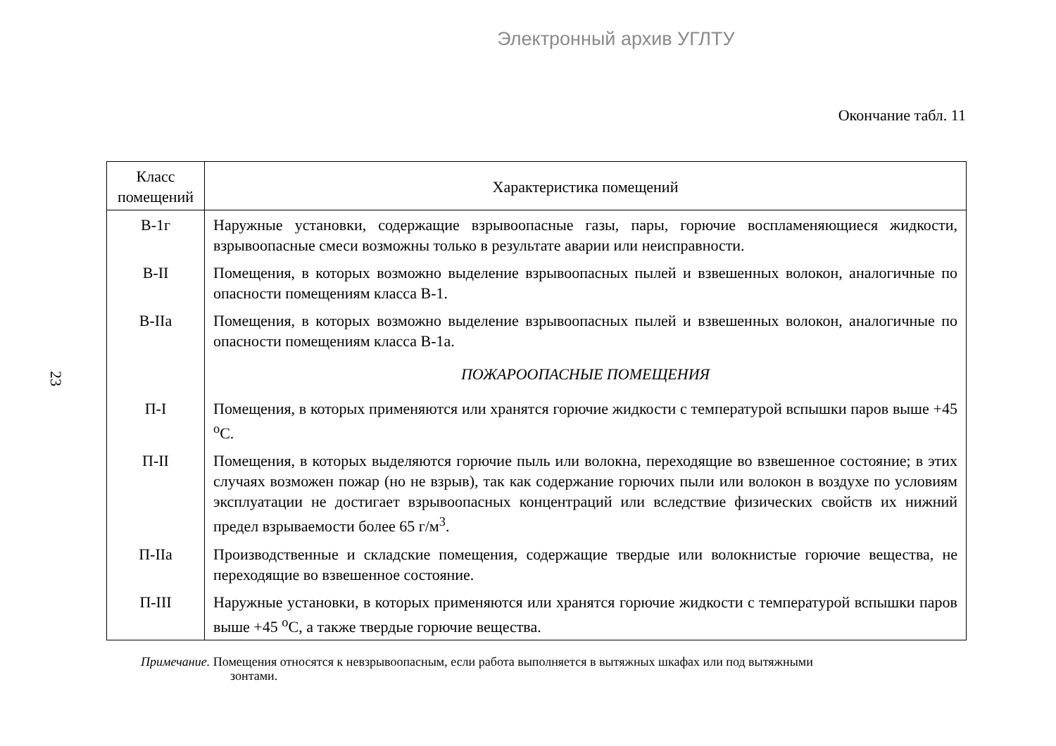Электронный архив УГЛТУ
23
Окончание табл. 11
| Класс помещений | Характеристика помещений |
| --- | --- |
| В-1г | Наружные установки, содержащие взрывоопасные газы, пары, горючие воспламеняющиеся жидкости, взрывоопасные смеси возможны только в результате аварии или неисправности. |
| В-II | Помещения, в которых возможно выделение взрывоопасных пылей и взвешенных волокон, аналогичные по опасности помещениям класса В-1. |
| В-IIа | Помещения, в которых возможно выделение взрывоопасных пылей и взвешенных волокон, аналогичные по опасности помещениям класса В-1а. |
| | ПОЖАРООПАСНЫЕ ПОМЕЩЕНИЯ |
| П-I | Помещения, в которых применяются или хранятся горючие жидкости с температурой вспышки паров выше +45 <sup>о</sup>С. |
| П-II | Помещения, в которых выделяются горючие пыль или волокна, переходящие во взвешенное состояние; в этих случаях возможен пожар (но не взрыв), так как содержание горючих пыли или волокон в воздухе по условиям эксплуатации не достигает взрывоопасных концентраций или вследствие физических свойств их нижний предел взрываемости более 65 г/м<sup>3</sup>. |
| П-IIа | Производственные и складские помещения, содержащие твердые или волокнистые горючие вещества, не переходящие во взвешенное состояние. |
| П-III | Наружные установки, в которых применяются или хранятся горючие жидкости с температурой вспышки паров выше +45 <sup>о</sup>С, а также твердые горючие вещества. |
Примечание. Помещения относятся к невзрывоопасным, если работа выполняется в вытяжных шкафах или под вытяжными
зонтами.